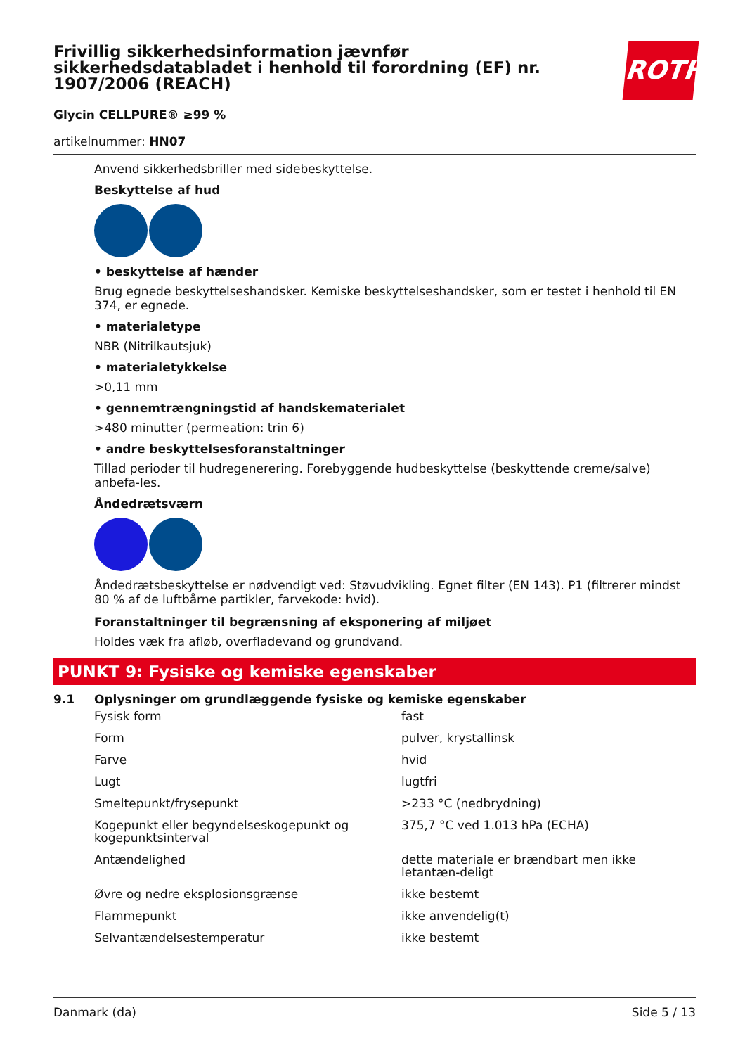ROTH
Frivillig sikkerhedsinformation jævnfør sikkerhedsdatabladet i henhold til forordning (EF) nr. 1907/2006 (REACH)
Glycin CELLPURE® ≥99 %
artikelnummer: HN07
Anvend sikkerhedsbriller med sidebeskyttelse.
Beskyttelse af hud
• beskyttelse af hænder
Brug egnede beskyttelseshandsker. Kemiske beskyttelseshandsker, som er testet i henhold til EN 374, er egnede.
• materialetype
NBR (Nitrilkautsjuk)
• materialetykkelse
>0,11 mm
• gennemtrængningstid af handskematerialet
>480 minutter (permeation: trin 6)
• andre beskyttelsesforanstaltninger
Tillad perioder til hudregenerering. Forebyggende hudbeskyttelse (beskyttende creme/salve) anbefa-les.
Åndedrætsværn
Åndedrætsbeskyttelse er nødvendigt ved: Støvudvikling. Egnet filter (EN 143). P1 (filtrerer mindst 80 % af de luftbårne partikler, farvekode: hvid).
Foranstaltninger til begrænsning af eksponering af miljøet
Holdes væk fra afløb, overfladevand og grundvand.
PUNKT 9: Fysiske og kemiske egenskaber
9.1 Oplysninger om grundlæggende fysiske og kemiske egenskaber
| Fysisk form | fast |
| Form | pulver, krystallinsk |
| Farve | hvid |
| Lugt | lugtfri |
| Smeltepunkt/frysepunkt | >233 °C (nedbrydning) |
| Kogepunkt eller begyndelseskogepunkt og kogepunktsinterval | 375,7 °C ved 1.013 hPa (ECHA) |
| Antændelighed | dette materiale er brændbart men ikke letantæn-deligt |
| Øvre og nedre eksplosionsgrænse | ikke bestemt |
| Flammepunkt | ikke anvendelig(t) |
| Selvantændelsestemperatur | ikke bestemt |
Danmark (da) Side 5 / 13